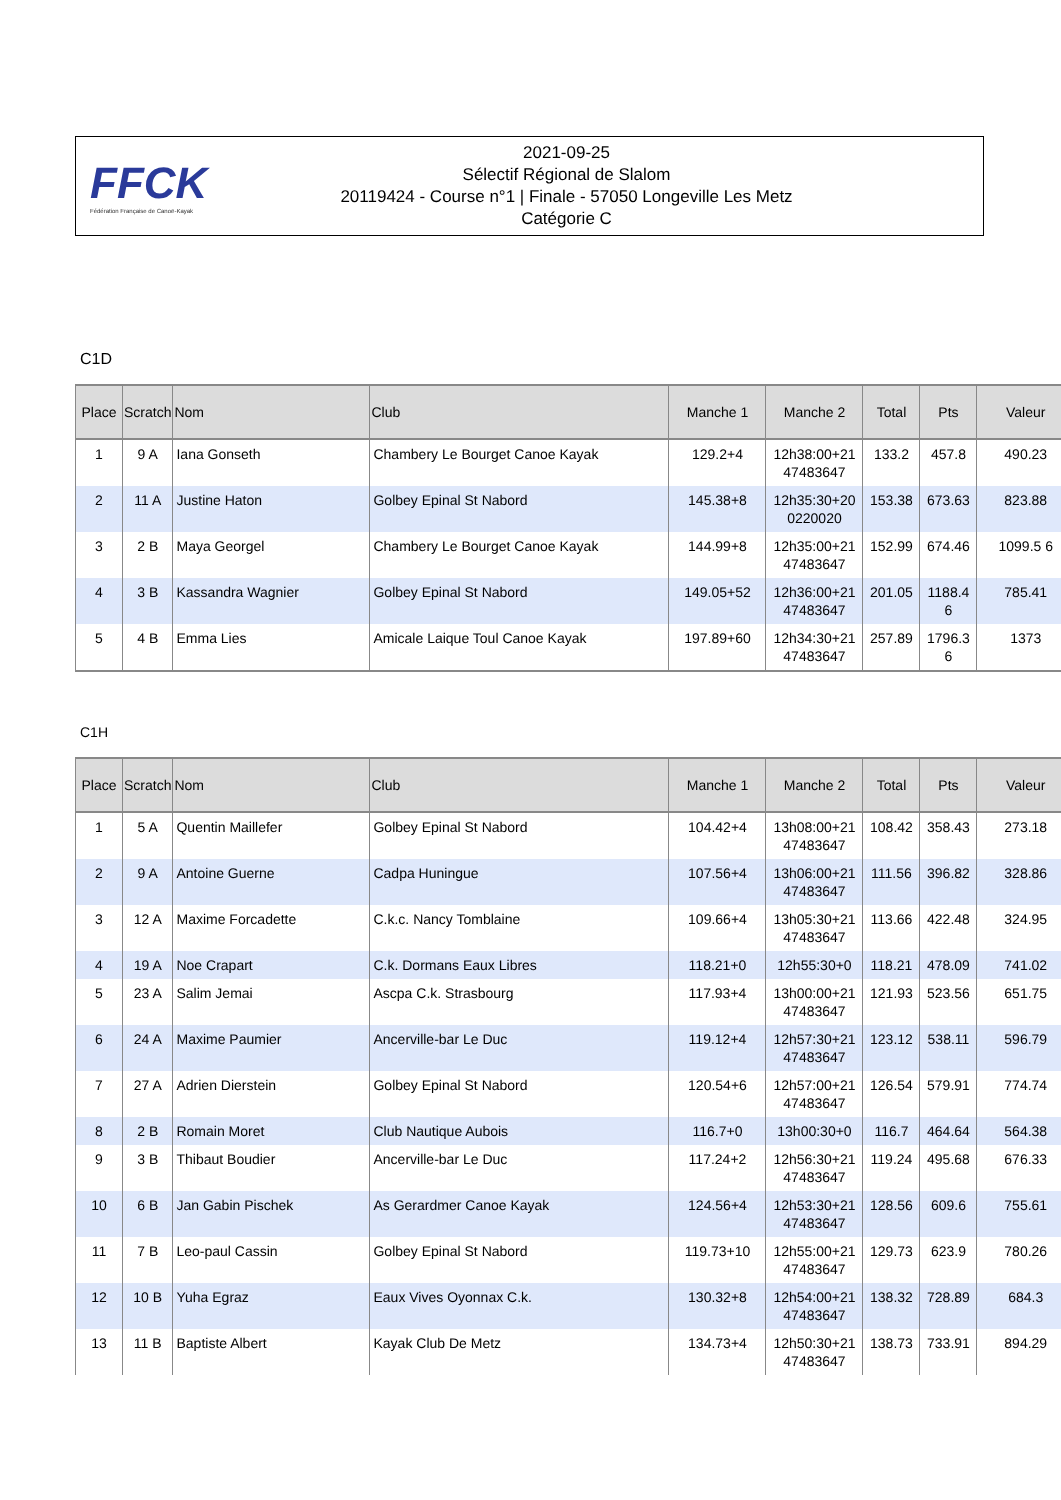FFCK
Fédération Française de Canoë-Kayak
2021-09-25
Sélectif Régional de Slalom
20119424 - Course n°1 | Finale - 57050 Longeville Les Metz
Catégorie C
C1D
| Place | Scratch | Nom | Club | Manche 1 | Manche 2 | Total | Pts | Valeur |
| --- | --- | --- | --- | --- | --- | --- | --- | --- |
| 1 | 9 A | Iana Gonseth | Chambery Le Bourget Canoe Kayak | 129.2+4 | 12h38:00+21 47483647 | 133.2 | 457.8 | 490.23 |
| 2 | 11 A | Justine Haton | Golbey Epinal St Nabord | 145.38+8 | 12h35:30+20 0220020 | 153.38 | 673.63 | 823.88 |
| 3 | 2 B | Maya Georgel | Chambery Le Bourget Canoe Kayak | 144.99+8 | 12h35:00+21 47483647 | 152.99 | 674.46 | 1099.5 6 |
| 4 | 3 B | Kassandra Wagnier | Golbey Epinal St Nabord | 149.05+52 | 12h36:00+21 47483647 | 201.05 | 1188.4 6 | 785.41 |
| 5 | 4 B | Emma Lies | Amicale Laique Toul Canoe Kayak | 197.89+60 | 12h34:30+21 47483647 | 257.89 | 1796.3 6 | 1373 |
C1H
| Place | Scratch | Nom | Club | Manche 1 | Manche 2 | Total | Pts | Valeur |
| --- | --- | --- | --- | --- | --- | --- | --- | --- |
| 1 | 5 A | Quentin Maillefer | Golbey Epinal St Nabord | 104.42+4 | 13h08:00+21 47483647 | 108.42 | 358.43 | 273.18 |
| 2 | 9 A | Antoine Guerne | Cadpa Huningue | 107.56+4 | 13h06:00+21 47483647 | 111.56 | 396.82 | 328.86 |
| 3 | 12 A | Maxime Forcadette | C.k.c. Nancy Tomblaine | 109.66+4 | 13h05:30+21 47483647 | 113.66 | 422.48 | 324.95 |
| 4 | 19 A | Noe Crapart | C.k. Dormans Eaux Libres | 118.21+0 | 12h55:30+0 | 118.21 | 478.09 | 741.02 |
| 5 | 23 A | Salim Jemai | Ascpa C.k. Strasbourg | 117.93+4 | 13h00:00+21 47483647 | 121.93 | 523.56 | 651.75 |
| 6 | 24 A | Maxime Paumier | Ancerville-bar Le Duc | 119.12+4 | 12h57:30+21 47483647 | 123.12 | 538.11 | 596.79 |
| 7 | 27 A | Adrien Dierstein | Golbey Epinal St Nabord | 120.54+6 | 12h57:00+21 47483647 | 126.54 | 579.91 | 774.74 |
| 8 | 2 B | Romain Moret | Club Nautique Aubois | 116.7+0 | 13h00:30+0 | 116.7 | 464.64 | 564.38 |
| 9 | 3 B | Thibaut Boudier | Ancerville-bar Le Duc | 117.24+2 | 12h56:30+21 47483647 | 119.24 | 495.68 | 676.33 |
| 10 | 6 B | Jan Gabin Pischek | As Gerardmer Canoe Kayak | 124.56+4 | 12h53:30+21 47483647 | 128.56 | 609.6 | 755.61 |
| 11 | 7 B | Leo-paul Cassin | Golbey Epinal St Nabord | 119.73+10 | 12h55:00+21 47483647 | 129.73 | 623.9 | 780.26 |
| 12 | 10 B | Yuha Egraz | Eaux Vives Oyonnax C.k. | 130.32+8 | 12h54:00+21 47483647 | 138.32 | 728.89 | 684.3 |
| 13 | 11 B | Baptiste Albert | Kayak Club De Metz | 134.73+4 | 12h50:30+21 47483647 | 138.73 | 733.91 | 894.29 |